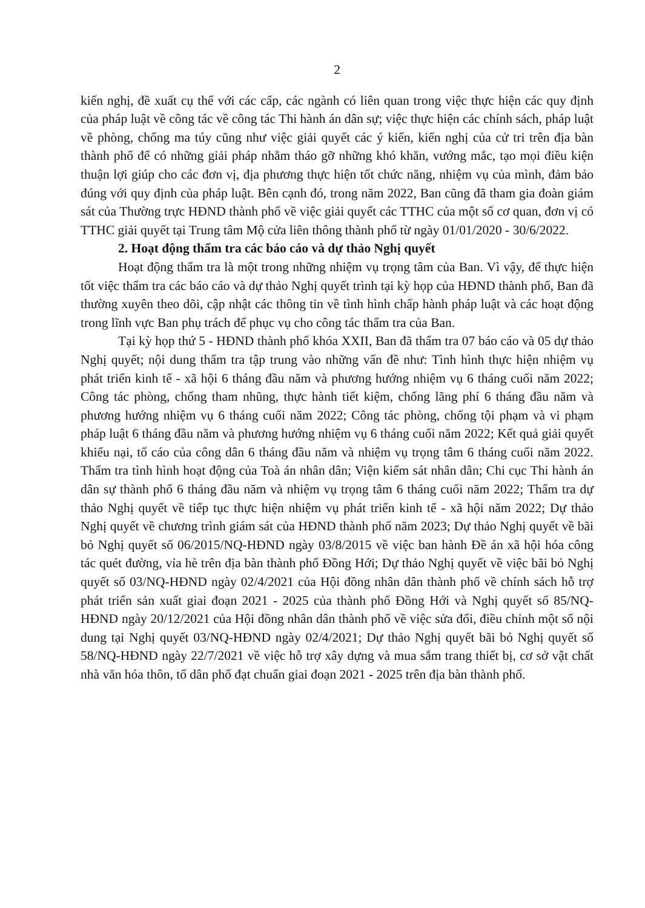2
kiến nghị, đề xuất cụ thể với các cấp, các ngành có liên quan trong việc thực hiện các quy định của pháp luật về công tác về công tác Thi hành án dân sự; việc thực hiện các chính sách, pháp luật về phòng, chống ma túy cũng như việc giải quyết các ý kiến, kiến nghị của cử tri trên địa bàn thành phố để có những giải pháp nhằm tháo gỡ những khó khăn, vướng mắc, tạo mọi điều kiện thuận lợi giúp cho các đơn vị, địa phương thực hiện tốt chức năng, nhiệm vụ của mình, đảm bảo đúng với quy định của pháp luật. Bên cạnh đó, trong năm 2022, Ban cũng đã tham gia đoàn giám sát của Thường trực HĐND thành phố về việc giải quyết các TTHC của một số cơ quan, đơn vị có TTHC giải quyết tại Trung tâm Mộ cửa liên thông thành phố từ ngày 01/01/2020 - 30/6/2022.
2. Hoạt động thẩm tra các báo cáo và dự thảo Nghị quyết
Hoạt động thẩm tra là một trong những nhiệm vụ trọng tâm của Ban. Vì vậy, để thực hiện tốt việc thẩm tra các báo cáo và dự thảo Nghị quyết trình tại kỳ họp của HĐND thành phố, Ban đã thường xuyên theo dõi, cập nhật các thông tin về tình hình chấp hành pháp luật và các hoạt động trong lĩnh vực Ban phụ trách để phục vụ cho công tác thẩm tra của Ban.
Tại kỳ họp thứ 5 - HĐND thành phố khóa XXII, Ban đã thẩm tra 07 báo cáo và 05 dự thảo Nghị quyết; nội dung thẩm tra tập trung vào những vấn đề như: Tình hình thực hiện nhiệm vụ phát triển kinh tế - xã hội 6 tháng đầu năm và phương hướng nhiệm vụ 6 tháng cuối năm 2022; Công tác phòng, chống tham nhũng, thực hành tiết kiệm, chống lãng phí 6 tháng đầu năm và phương hướng nhiệm vụ 6 tháng cuối năm 2022; Công tác phòng, chống tội phạm và vi phạm pháp luật 6 tháng đầu năm và phương hướng nhiệm vụ 6 tháng cuối năm 2022; Kết quả giải quyết khiếu nại, tố cáo của công dân 6 tháng đầu năm và nhiệm vụ trọng tâm 6 tháng cuối năm 2022. Thẩm tra tình hình hoạt động của Toà án nhân dân; Viện kiểm sát nhân dân; Chi cục Thi hành án dân sự thành phố 6 tháng đầu năm và nhiệm vụ trọng tâm 6 tháng cuối năm 2022; Thẩm tra dự thảo Nghị quyết về tiếp tục thực hiện nhiệm vụ phát triển kinh tế - xã hội năm 2022; Dự thảo Nghị quyết về chương trình giám sát của HĐND thành phố năm 2023; Dự thảo Nghị quyết về bãi bỏ Nghị quyết số 06/2015/NQ-HĐND ngày 03/8/2015 về việc ban hành Đề án xã hội hóa công tác quét đường, vỉa hè trên địa bàn thành phố Đồng Hới; Dự thảo Nghị quyết về việc bãi bỏ Nghị quyết số 03/NQ-HĐND ngày 02/4/2021 của Hội đồng nhân dân thành phố về chính sách hỗ trợ phát triển sản xuất giai đoạn 2021 - 2025 của thành phố Đồng Hới và Nghị quyết số 85/NQ-HĐND ngày 20/12/2021 của Hội đồng nhân dân thành phố về việc sửa đổi, điều chỉnh một số nội dung tại Nghị quyết 03/NQ-HĐND ngày 02/4/2021; Dự thảo Nghị quyết bãi bỏ Nghị quyết số 58/NQ-HĐND ngày 22/7/2021 về việc hỗ trợ xây dựng và mua sắm trang thiết bị, cơ sở vật chất nhà văn hóa thôn, tổ dân phố đạt chuẩn giai đoạn 2021 - 2025 trên địa bàn thành phố.